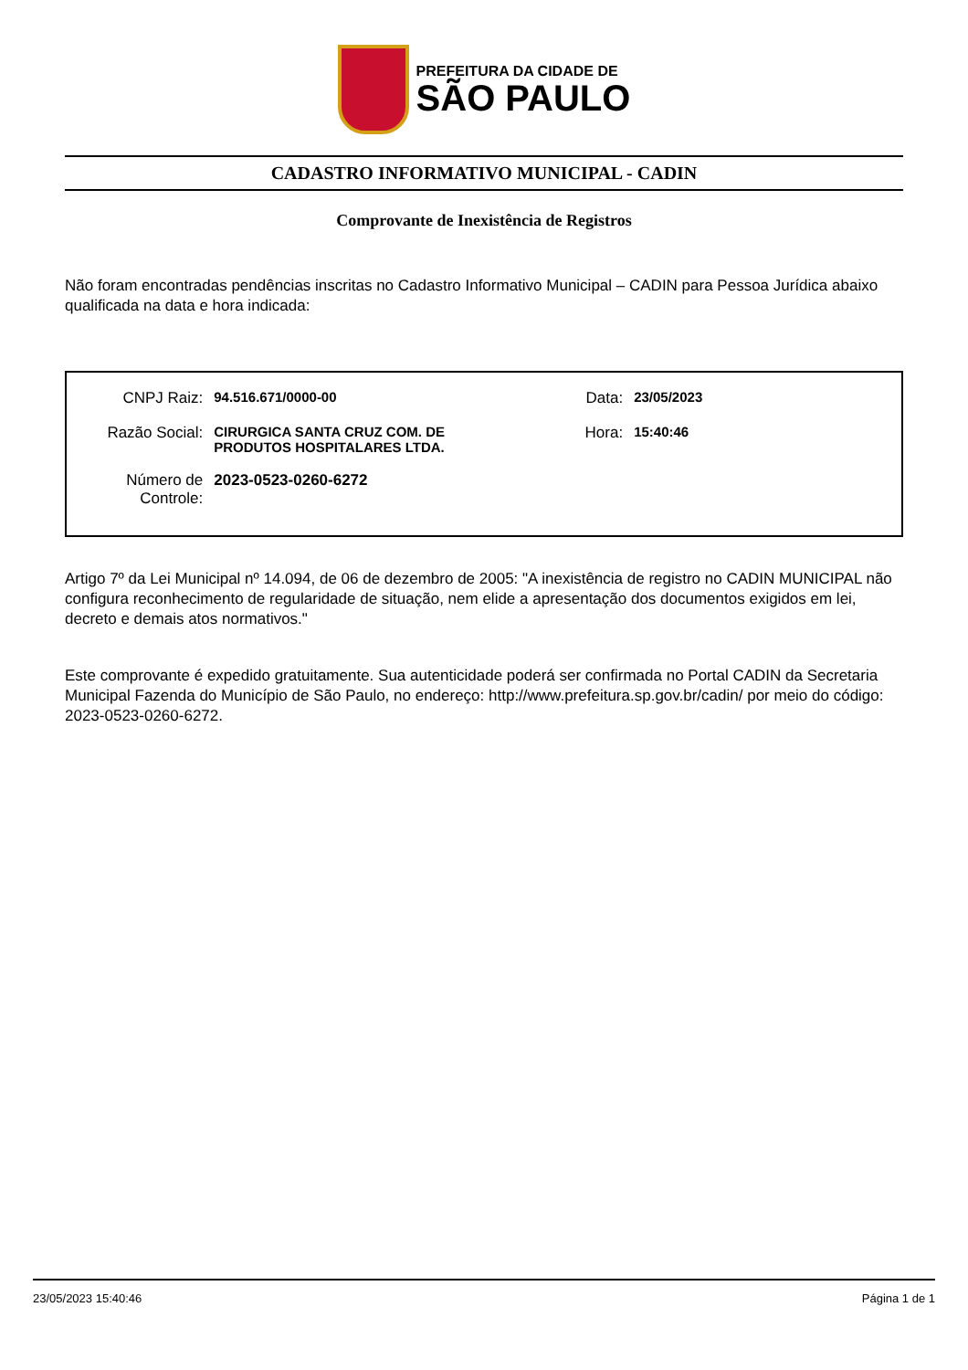PREFEITURA DA CIDADE DE
SÃO PAULO
CADASTRO INFORMATIVO MUNICIPAL - CADIN
Comprovante de Inexistência de Registros
Não foram encontradas pendências inscritas no Cadastro Informativo Municipal – CADIN para Pessoa Jurídica abaixo qualificada na data e hora indicada:
| CNPJ Raiz: | 94.516.671/0000-00 | Data: | 23/05/2023 |
| Razão Social: | CIRURGICA SANTA CRUZ COM. DE PRODUTOS HOSPITALARES LTDA. | Hora: | 15:40:46 |
| Número de Controle: | 2023-0523-0260-6272 | | |
Artigo 7º da Lei Municipal nº 14.094, de 06 de dezembro de 2005: "A inexistência de registro no CADIN MUNICIPAL não configura reconhecimento de regularidade de situação, nem elide a apresentação dos documentos exigidos em lei, decreto e demais atos normativos."
Este comprovante é expedido gratuitamente. Sua autenticidade poderá ser confirmada no Portal CADIN da Secretaria Municipal Fazenda do Município de São Paulo, no endereço: http://www.prefeitura.sp.gov.br/cadin/ por meio do código: 2023-0523-0260-6272.
23/05/2023 15:40:46 Página 1 de 1